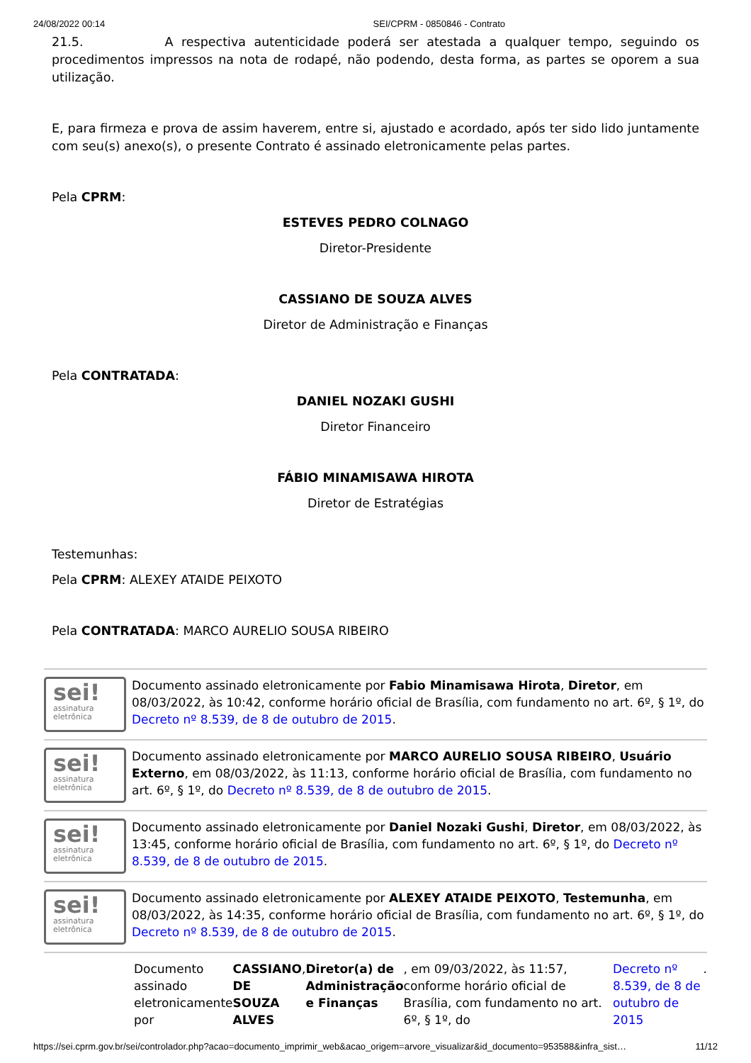24/08/2022 00:14 SEI/CPRM - 0850846 - Contrato
21.5. A respectiva autenticidade poderá ser atestada a qualquer tempo, seguindo os procedimentos impressos na nota de rodapé, não podendo, desta forma, as partes se oporem a sua utilização.
E, para firmeza e prova de assim haverem, entre si, ajustado e acordado, após ter sido lido juntamente com seu(s) anexo(s), o presente Contrato é assinado eletronicamente pelas partes.
Pela CPRM:
ESTEVES PEDRO COLNAGO
Diretor-Presidente
CASSIANO DE SOUZA ALVES
Diretor de Administração e Finanças
Pela CONTRATADA:
DANIEL NOZAKI GUSHI
Diretor Financeiro
FÁBIO MINAMISAWA HIROTA
Diretor de Estratégias
Testemunhas:
Pela CPRM: ALEXEY ATAIDE PEIXOTO
Pela CONTRATADA: MARCO AURELIO SOUSA RIBEIRO
sei!
assinatura
eletrônica
Documento assinado eletronicamente por Fabio Minamisawa Hirota, Diretor, em 08/03/2022, às 10:42, conforme horário oficial de Brasília, com fundamento no art. 6º, § 1º, do Decreto nº 8.539, de 8 de outubro de 2015.
sei!
assinatura
eletrônica
Documento assinado eletronicamente por MARCO AURELIO SOUSA RIBEIRO, Usuário Externo, em 08/03/2022, às 11:13, conforme horário oficial de Brasília, com fundamento no art. 6º, § 1º, do Decreto nº 8.539, de 8 de outubro de 2015.
sei!
assinatura
eletrônica
Documento assinado eletronicamente por Daniel Nozaki Gushi, Diretor, em 08/03/2022, às 13:45, conforme horário oficial de Brasília, com fundamento no art. 6º, § 1º, do Decreto nº 8.539, de 8 de outubro de 2015.
sei!
assinatura
eletrônica
Documento assinado eletronicamente por ALEXEY ATAIDE PEIXOTO, Testemunha, em 08/03/2022, às 14:35, conforme horário oficial de Brasília, com fundamento no art. 6º, § 1º, do Decreto nº 8.539, de 8 de outubro de 2015.
Documento assinado eletronicamente por CASSIANO DE SOUZA ALVES, Diretor(a) de Administração e Finanças, em 09/03/2022, às 11:57, conforme horário oficial de Brasília, com fundamento no art. 6º, § 1º, do Decreto nº 8.539, de 8 de outubro de 2015.
https://sei.cprm.gov.br/sei/controlador.php?acao=documento_imprimir_web&acao_origem=arvore_visualizar&id_documento=953588&infra_sist… 11/12